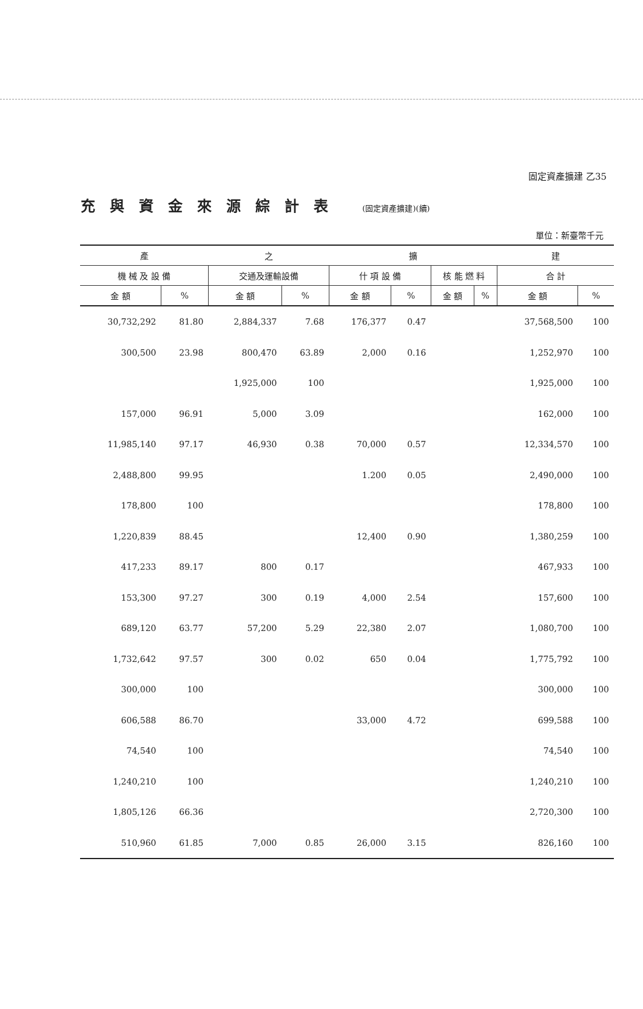固定資產擴建 乙35
充與資金來源綜計表 (固定資產擴建)(續)
單位：新臺幣千元
| 產 | | 之 | | 擴 | | | | 建 | |
| --- | --- | --- | --- | --- | --- | --- | --- | --- | --- |
| 機 械 及 設 備 | | 交通及運輸設備 | | 什 項 設 備 | | 核 能 燃 料 | | 合 計 | |
| 金 額 | % | 金 額 | % | 金 額 | % | 金 額 | % | 金 額 | % |
| 30,732,292 | 81.80 | 2,884,337 | 7.68 | 176,377 | 0.47 | | | 37,568,500 | 100 |
| 300,500 | 23.98 | 800,470 | 63.89 | 2,000 | 0.16 | | | 1,252,970 | 100 |
| | | 1,925,000 | 100 | | | | | 1,925,000 | 100 |
| 157,000 | 96.91 | 5,000 | 3.09 | | | | | 162,000 | 100 |
| 11,985,140 | 97.17 | 46,930 | 0.38 | 70,000 | 0.57 | | | 12,334,570 | 100 |
| 2,488,800 | 99.95 | | | 1.200 | 0.05 | | | 2,490,000 | 100 |
| 178,800 | 100 | | | | | | | 178,800 | 100 |
| 1,220,839 | 88.45 | | | 12,400 | 0.90 | | | 1,380,259 | 100 |
| 417,233 | 89.17 | 800 | 0.17 | | | | | 467,933 | 100 |
| 153,300 | 97.27 | 300 | 0.19 | 4,000 | 2.54 | | | 157,600 | 100 |
| 689,120 | 63.77 | 57,200 | 5.29 | 22,380 | 2.07 | | | 1,080,700 | 100 |
| 1,732,642 | 97.57 | 300 | 0.02 | 650 | 0.04 | | | 1,775,792 | 100 |
| 300,000 | 100 | | | | | | | 300,000 | 100 |
| 606,588 | 86.70 | | | 33,000 | 4.72 | | | 699,588 | 100 |
| 74,540 | 100 | | | | | | | 74,540 | 100 |
| 1,240,210 | 100 | | | | | | | 1,240,210 | 100 |
| 1,805,126 | 66.36 | | | | | | | 2,720,300 | 100 |
| 510,960 | 61.85 | 7,000 | 0.85 | 26,000 | 3.15 | | | 826,160 | 100 |